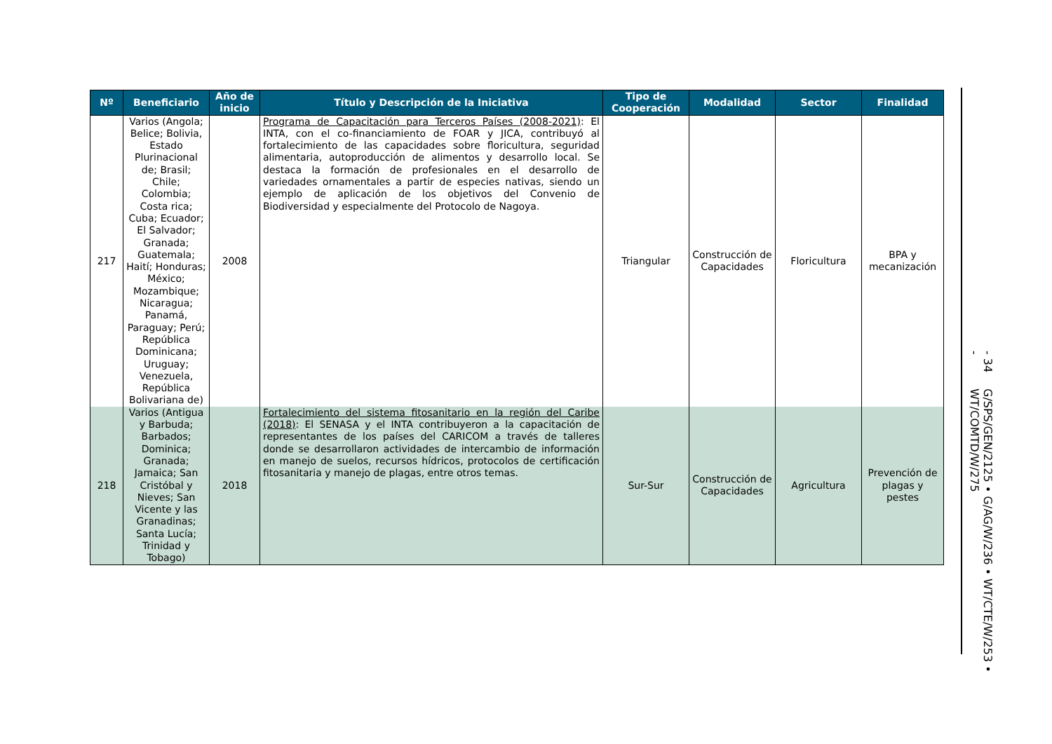| Nº | Beneficiario | Año de inicio | Título y Descripción de la Iniciativa | Tipo de Cooperación | Modalidad | Sector | Finalidad |
| --- | --- | --- | --- | --- | --- | --- | --- |
| 217 | Varios (Angola; Belice; Bolivia, Estado Plurinacional de; Brasil; Chile; Colombia; Costa rica; Cuba; Ecuador; El Salvador; Granada; Guatemala; Haití; Honduras; México; Mozambique; Nicaragua; Panamá, Paraguay; Perú; República Dominicana; Uruguay; Venezuela, República Bolivariana de) | 2008 | Programa de Capacitación para Terceros Países (2008-2021) : El INTA, con el co-financiamiento de FOAR y JICA, contribuyó al fortalecimiento de las capacidades sobre floricultura, seguridad alimentaria, autoproducción de alimentos y desarrollo local. Se destaca la formación de profesionales en el desarrollo de variedades ornamentales a partir de especies nativas, siendo un ejemplo de aplicación de los objetivos del Convenio de Biodiversidad y especialmente del Protocolo de Nagoya. | Triangular | Construcción de Capacidades | Floricultura | BPA y mecanización |
| 218 | Varios (Antigua y Barbuda; Barbados; Dominica; Granada; Jamaica; San Cristóbal y Nieves; San Vicente y las Granadinas; Santa Lucía; Trinidad y Tobago) | 2018 | Fortalecimiento del sistema fitosanitario en la región del Caribe (2018) : El SENASA y el INTA contribuyeron a la capacitación de representantes de los países del CARICOM a través de talleres donde se desarrollaron actividades de intercambio de información en manejo de suelos, recursos hídricos, protocolos de certificación fitosanitaria y manejo de plagas, entre otros temas. | Sur-Sur | Construcción de Capacidades | Agricultura | Prevención de plagas y pestes |
- 34 - G/SPS/GEN/2125 • G/AG/W/236 • WT/CTE/W/253 • WT/COMTD/W/275